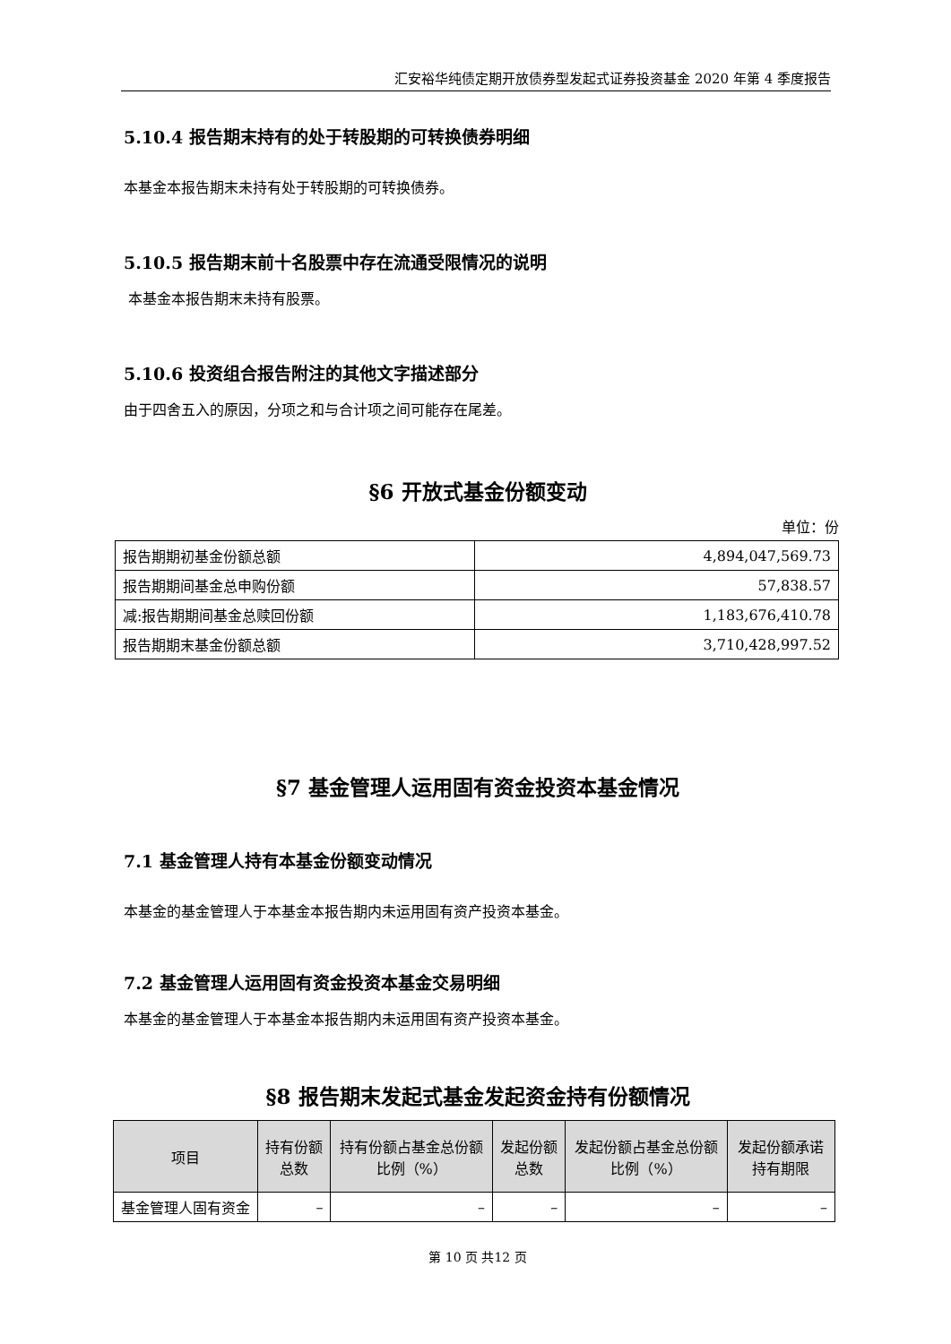汇安裕华纯债定期开放债券型发起式证券投资基金 2020 年第 4 季度报告
5.10.4 报告期末持有的处于转股期的可转换债券明细
本基金本报告期末未持有处于转股期的可转换债券。
5.10.5 报告期末前十名股票中存在流通受限情况的说明
本基金本报告期末未持有股票。
5.10.6 投资组合报告附注的其他文字描述部分
由于四舍五入的原因，分项之和与合计项之间可能存在尾差。
§6 开放式基金份额变动
单位：份
| 报告期期初基金份额总额 | 4,894,047,569.73 |
| 报告期期间基金总申购份额 | 57,838.57 |
| 减:报告期期间基金总赎回份额 | 1,183,676,410.78 |
| 报告期期末基金份额总额 | 3,710,428,997.52 |
§7 基金管理人运用固有资金投资本基金情况
7.1 基金管理人持有本基金份额变动情况
本基金的基金管理人于本基金本报告期内未运用固有资产投资本基金。
7.2 基金管理人运用固有资金投资本基金交易明细
本基金的基金管理人于本基金本报告期内未运用固有资产投资本基金。
§8 报告期末发起式基金发起资金持有份额情况
| 项目 | 持有份额总数 | 持有份额占基金总份额比例（%） | 发起份额总数 | 发起份额占基金总份额比例（%） | 发起份额承诺持有期限 |
| --- | --- | --- | --- | --- | --- |
| 基金管理人固有资金 | – | – | – | – | – |
第 10 页 共12 页